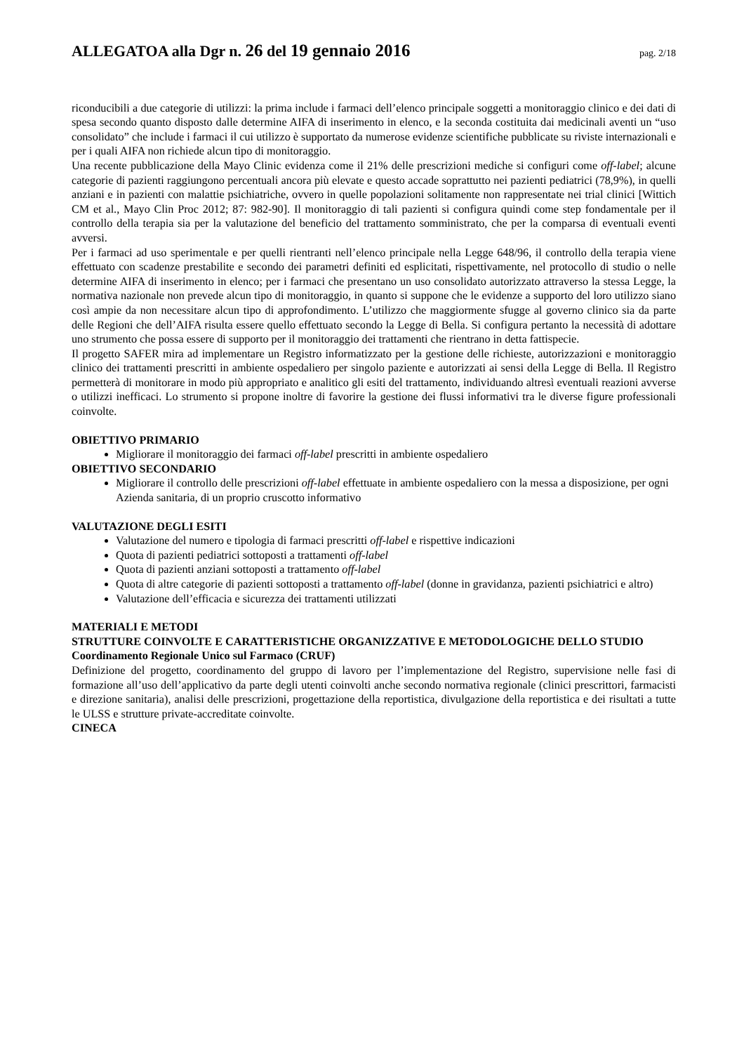ALLEGATOA alla Dgr n. 26 del 19 gennaio 2016 pag. 2/18
riconducibili a due categorie di utilizzi: la prima include i farmaci dell’elenco principale soggetti a monitoraggio clinico e dei dati di spesa secondo quanto disposto dalle determine AIFA di inserimento in elenco, e la seconda costituita dai medicinali aventi un “uso consolidato” che include i farmaci il cui utilizzo è supportato da numerose evidenze scientifiche pubblicate su riviste internazionali e per i quali AIFA non richiede alcun tipo di monitoraggio.
Una recente pubblicazione della Mayo Clinic evidenza come il 21% delle prescrizioni mediche si configuri come off-label; alcune categorie di pazienti raggiungono percentuali ancora più elevate e questo accade soprattutto nei pazienti pediatrici (78,9%), in quelli anziani e in pazienti con malattie psichiatriche, ovvero in quelle popolazioni solitamente non rappresentate nei trial clinici [Wittich CM et al., Mayo Clin Proc 2012; 87: 982-90]. Il monitoraggio di tali pazienti si configura quindi come step fondamentale per il controllo della terapia sia per la valutazione del beneficio del trattamento somministrato, che per la comparsa di eventuali eventi avversi.
Per i farmaci ad uso sperimentale e per quelli rientranti nell’elenco principale nella Legge 648/96, il controllo della terapia viene effettuato con scadenze prestabilite e secondo dei parametri definiti ed esplicitati, rispettivamente, nel protocollo di studio o nelle determine AIFA di inserimento in elenco; per i farmaci che presentano un uso consolidato autorizzato attraverso la stessa Legge, la normativa nazionale non prevede alcun tipo di monitoraggio, in quanto si suppone che le evidenze a supporto del loro utilizzo siano così ampie da non necessitare alcun tipo di approfondimento. L’utilizzo che maggiormente sfugge al governo clinico sia da parte delle Regioni che dell’AIFA risulta essere quello effettuato secondo la Legge di Bella. Si configura pertanto la necessità di adottare uno strumento che possa essere di supporto per il monitoraggio dei trattamenti che rientrano in detta fattispecie.
Il progetto SAFER mira ad implementare un Registro informatizzato per la gestione delle richieste, autorizzazioni e monitoraggio clinico dei trattamenti prescritti in ambiente ospedaliero per singolo paziente e autorizzati ai sensi della Legge di Bella. Il Registro permetterà di monitorare in modo più appropriato e analitico gli esiti del trattamento, individuando altresì eventuali reazioni avverse o utilizzi inefficaci. Lo strumento si propone inoltre di favorire la gestione dei flussi informativi tra le diverse figure professionali coinvolte.
OBIETTIVO PRIMARIO
Migliorare il monitoraggio dei farmaci off-label prescritti in ambiente ospedaliero
OBIETTIVO SECONDARIO
Migliorare il controllo delle prescrizioni off-label effettuate in ambiente ospedaliero con la messa a disposizione, per ogni Azienda sanitaria, di un proprio cruscotto informativo
VALUTAZIONE DEGLI ESITI
Valutazione del numero e tipologia di farmaci prescritti off-label e rispettive indicazioni
Quota di pazienti pediatrici sottoposti a trattamenti off-label
Quota di pazienti anziani sottoposti a trattamento off-label
Quota di altre categorie di pazienti sottoposti a trattamento off-label (donne in gravidanza, pazienti psichiatrici e altro)
Valutazione dell’efficacia e sicurezza dei trattamenti utilizzati
MATERIALI E METODI
STRUTTURE COINVOLTE E CARATTERISTICHE ORGANIZZATIVE E METODOLOGICHE DELLO STUDIO
Coordinamento Regionale Unico sul Farmaco (CRUF)
Definizione del progetto, coordinamento del gruppo di lavoro per l’implementazione del Registro, supervisione nelle fasi di formazione all’uso dell’applicativo da parte degli utenti coinvolti anche secondo normativa regionale (clinici prescrittori, farmacisti e direzione sanitaria), analisi delle prescrizioni, progettazione della reportistica, divulgazione della reportistica e dei risultati a tutte le ULSS e strutture private-accreditate coinvolte.
CINECA